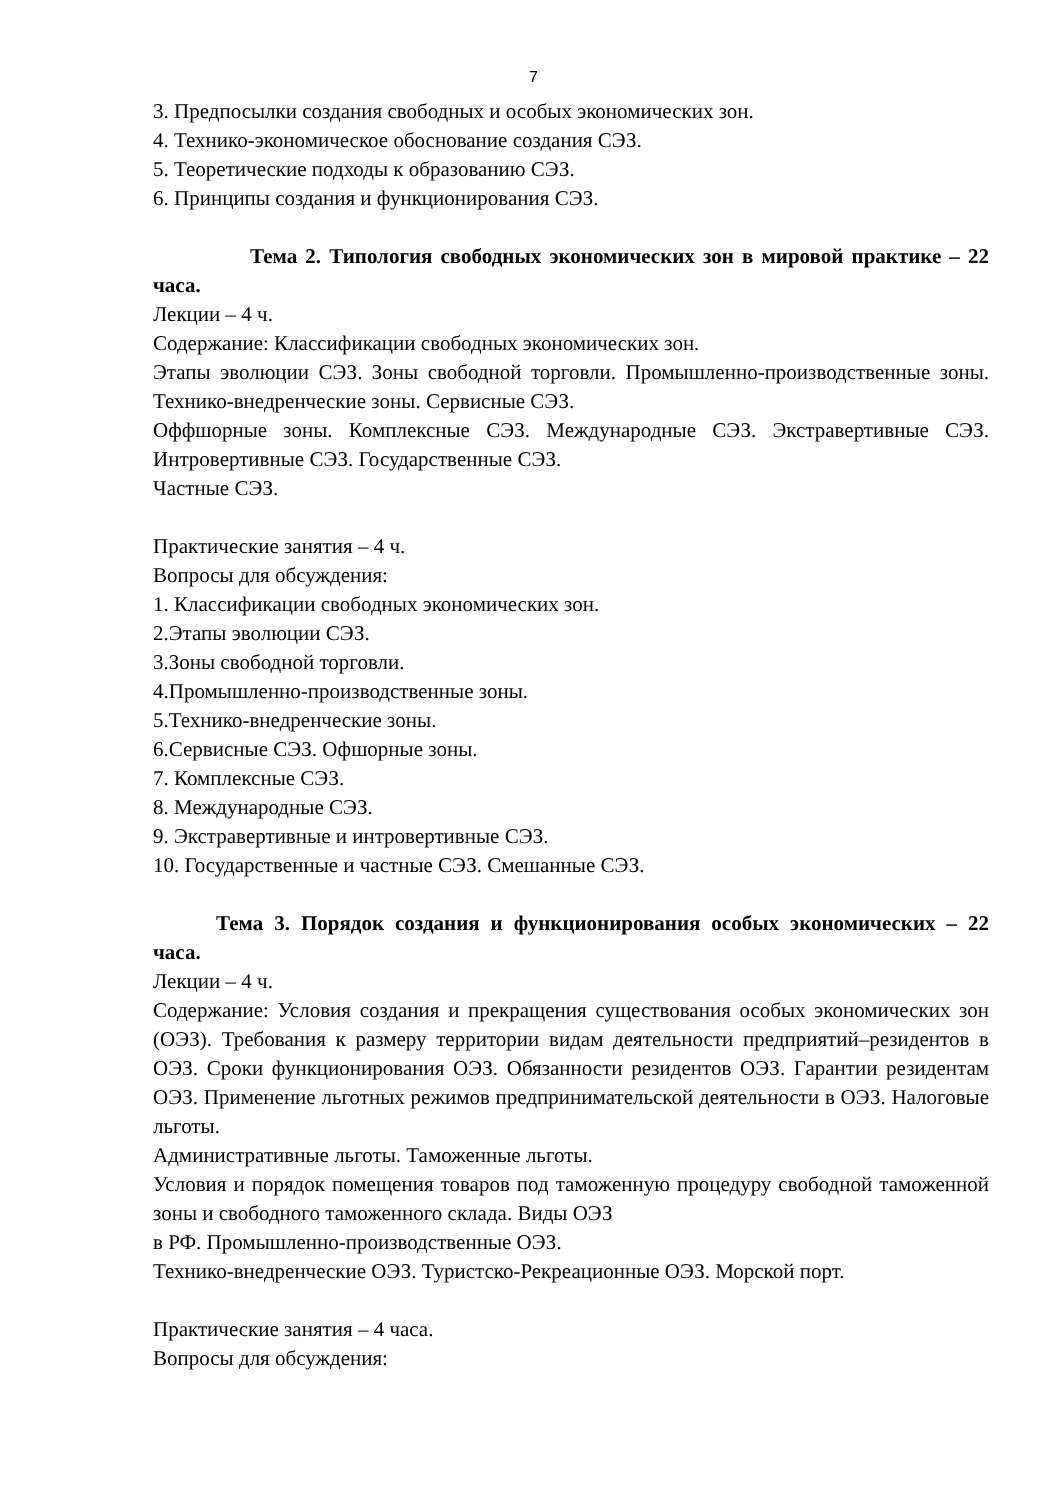7
3. Предпосылки создания свободных и особых экономических зон.
4. Технико-экономическое обоснование создания СЭЗ.
5. Теоретические подходы к образованию СЭЗ.
6. Принципы создания и функционирования СЭЗ.
Тема 2. Типология свободных экономических зон в мировой практике – 22 часа.
Лекции – 4 ч.
Содержание: Классификации свободных экономических зон.
Этапы эволюции СЭЗ. Зоны свободной торговли. Промышленно-производственные зоны. Технико-внедренческие зоны. Сервисные СЭЗ.
Оффшорные зоны. Комплексные СЭЗ. Международные СЭЗ. Экстравертивные СЭЗ. Интровертивные СЭЗ. Государственные СЭЗ.
Частные СЭЗ.
Практические занятия – 4 ч.
Вопросы для обсуждения:
1. Классификации свободных экономических зон.
2.Этапы эволюции СЭЗ.
3.Зоны свободной торговли.
4.Промышленно-производственные зоны.
5.Технико-внедренческие зоны.
6.Сервисные СЭЗ. Офшорные зоны.
7. Комплексные СЭЗ.
8. Международные СЭЗ.
9. Экстравертивные и интровертивные СЭЗ.
10. Государственные и частные СЭЗ. Смешанные СЭЗ.
Тема 3. Порядок создания и функционирования особых экономических – 22 часа.
Лекции – 4 ч.
Содержание: Условия создания и прекращения существования особых экономических зон (ОЭЗ). Требования к размеру территории видам деятельности предприятий–резидентов в ОЭЗ. Сроки функционирования ОЭЗ. Обязанности резидентов ОЭЗ. Гарантии резидентам ОЭЗ. Применение льготных режимов предпринимательской деятельности в ОЭЗ. Налоговые льготы.
Административные льготы. Таможенные льготы.
Условия и порядок помещения товаров под таможенную процедуру свободной таможенной зоны и свободного таможенного склада. Виды ОЭЗ
в РФ. Промышленно-производственные ОЭЗ.
Технико-внедренческие ОЭЗ. Туристско-Рекреационные ОЭЗ. Морской порт.
Практические занятия – 4 часа.
Вопросы для обсуждения: